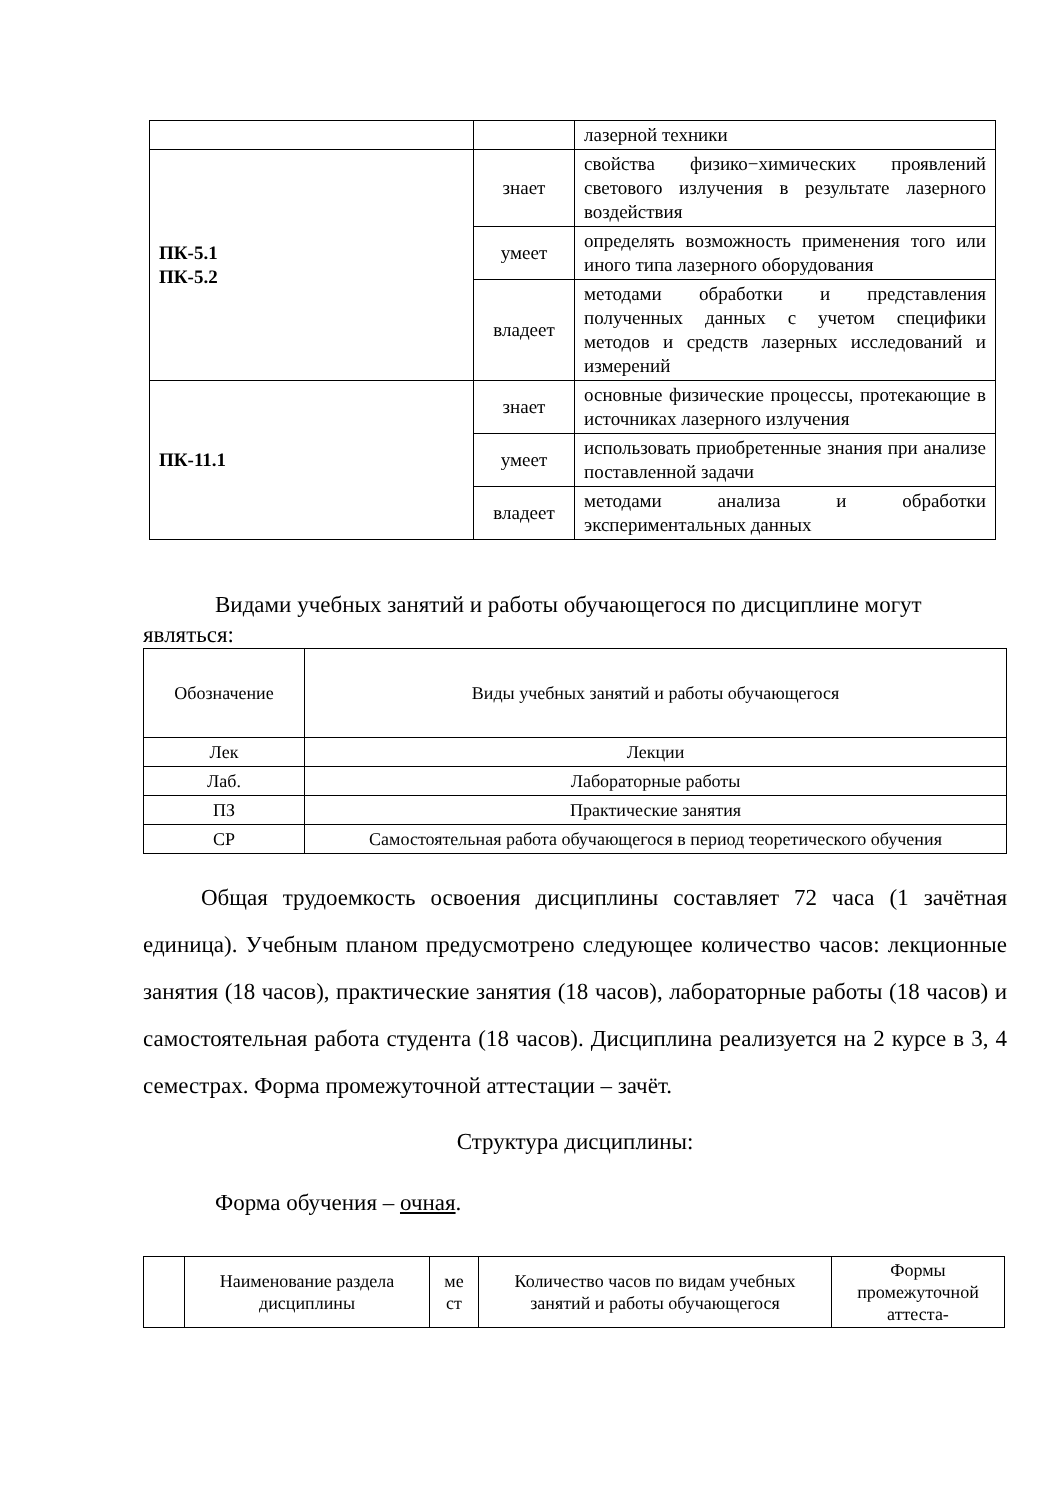| | | лазерной техники |
| ПК-5.1 ПК-5.2 | знает | свойства физико−химических проявлений светового излучения в результате лазерного воздействия |
| | умеет | определять возможность применения того или иного типа лазерного оборудования |
| | владеет | методами обработки и представления полученных данных с учетом специфики методов и средств лазерных исследований и измерений |
| ПК-11.1 | знает | основные физические процессы, протекающие в источниках лазерного излучения |
| | умеет | использовать приобретенные знания при анализе поставленной задачи |
| | владеет | методами анализа и обработки экспериментальных данных |
Видами учебных занятий и работы обучающегося по дисциплине могут являться:
| Обозначение | Виды учебных занятий и работы обучающегося |
| --- | --- |
| Лек | Лекции |
| Лаб. | Лабораторные работы |
| ПЗ | Практические занятия |
| СР | Самостоятельная работа обучающегося в период теоретического обучения |
Общая трудоемкость освоения дисциплины составляет 72 часа (1 зачётная единица). Учебным планом предусмотрено следующее количество часов: лекционные занятия (18 часов), практические занятия (18 часов), лабораторные работы (18 часов) и самостоятельная работа студента (18 часов). Дисциплина реализуется на 2 курсе в 3, 4 семестрах. Форма промежуточной аттестации – зачёт.
Структура дисциплины:
Форма обучения – очная.
| | Наименование раздела дисциплины | ме ст | Количество часов по видам учебных занятий и работы обучающегося | Формы промежуточной аттеста- |
| --- | --- | --- | --- | --- |